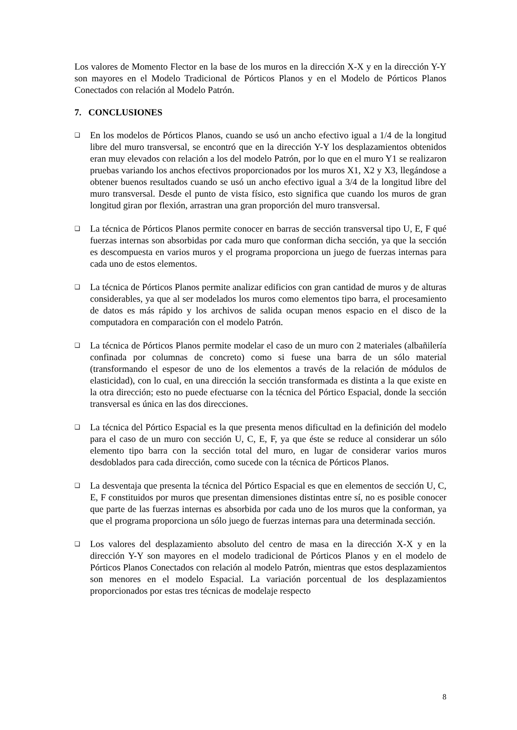Los valores de Momento Flector en la base de los muros en la dirección X-X y en la dirección Y-Y son mayores en el Modelo Tradicional de Pórticos Planos y en el Modelo de Pórticos Planos Conectados con relación al Modelo Patrón.
7. CONCLUSIONES
❑ En los modelos de Pórticos Planos, cuando se usó un ancho efectivo igual a 1/4 de la longitud libre del muro transversal, se encontró que en la dirección Y-Y los desplazamientos obtenidos eran muy elevados con relación a los del modelo Patrón, por lo que en el muro Y1 se realizaron pruebas variando los anchos efectivos proporcionados por los muros X1, X2 y X3, llegándose a obtener buenos resultados cuando se usó un ancho efectivo igual a 3/4 de la longitud libre del muro transversal. Desde el punto de vista físico, esto significa que cuando los muros de gran longitud giran por flexión, arrastran una gran proporción del muro transversal.
❑ La técnica de Pórticos Planos permite conocer en barras de sección transversal tipo U, E, F qué fuerzas internas son absorbidas por cada muro que conforman dicha sección, ya que la sección es descompuesta en varios muros y el programa proporciona un juego de fuerzas internas para cada uno de estos elementos.
❑ La técnica de Pórticos Planos permite analizar edificios con gran cantidad de muros y de alturas considerables, ya que al ser modelados los muros como elementos tipo barra, el procesamiento de datos es más rápido y los archivos de salida ocupan menos espacio en el disco de la computadora en comparación con el modelo Patrón.
❑ La técnica de Pórticos Planos permite modelar el caso de un muro con 2 materiales (albañilería confinada por columnas de concreto) como si fuese una barra de un sólo material (transformando el espesor de uno de los elementos a través de la relación de módulos de elasticidad), con lo cual, en una dirección la sección transformada es distinta a la que existe en la otra dirección; esto no puede efectuarse con la técnica del Pórtico Espacial, donde la sección transversal es única en las dos direcciones.
❑ La técnica del Pórtico Espacial es la que presenta menos dificultad en la definición del modelo para el caso de un muro con sección U, C, E, F, ya que éste se reduce al considerar un sólo elemento tipo barra con la sección total del muro, en lugar de considerar varios muros desdoblados para cada dirección, como sucede con la técnica de Pórticos Planos.
❑ La desventaja que presenta la técnica del Pórtico Espacial es que en elementos de sección U, C, E, F constituidos por muros que presentan dimensiones distintas entre sí, no es posible conocer que parte de las fuerzas internas es absorbida por cada uno de los muros que la conforman, ya que el programa proporciona un sólo juego de fuerzas internas para una determinada sección.
❑ Los valores del desplazamiento absoluto del centro de masa en la dirección X-X y en la dirección Y-Y son mayores en el modelo tradicional de Pórticos Planos y en el modelo de Pórticos Planos Conectados con relación al modelo Patrón, mientras que estos desplazamientos son menores en el modelo Espacial. La variación porcentual de los desplazamientos proporcionados por estas tres técnicas de modelaje respecto
8